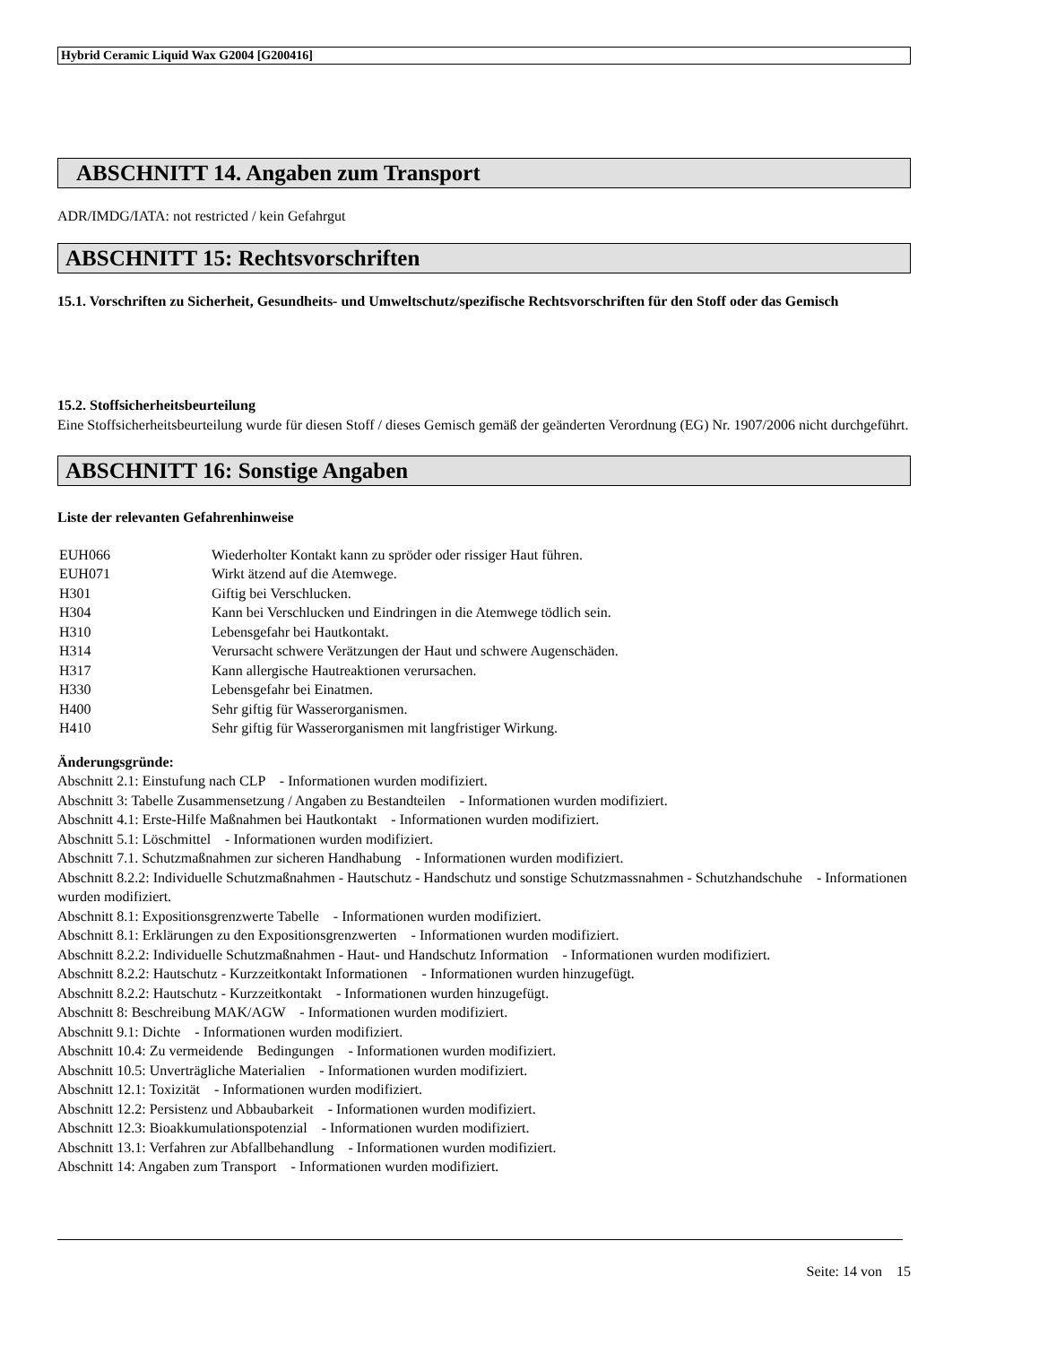Hybrid Ceramic Liquid Wax G2004 [G200416]
ABSCHNITT 14. Angaben zum Transport
ADR/IMDG/IATA: not restricted / kein Gefahrgut
ABSCHNITT 15: Rechtsvorschriften
15.1. Vorschriften zu Sicherheit, Gesundheits- und Umweltschutz/spezifische Rechtsvorschriften für den Stoff oder das Gemisch
15.2. Stoffsicherheitsbeurteilung
Eine Stoffsicherheitsbeurteilung wurde für diesen Stoff / dieses Gemisch gemäß der geänderten Verordnung (EG) Nr. 1907/2006 nicht durchgeführt.
ABSCHNITT 16: Sonstige Angaben
Liste der relevanten Gefahrenhinweise
| EUH066 | Wiederholter Kontakt kann zu spröder oder rissiger Haut führen. |
| EUH071 | Wirkt ätzend auf die Atemwege. |
| H301 | Giftig bei Verschlucken. |
| H304 | Kann bei Verschlucken und Eindringen in die Atemwege tödlich sein. |
| H310 | Lebensgefahr bei Hautkontakt. |
| H314 | Verursacht schwere Verätzungen der Haut und schwere Augenschäden. |
| H317 | Kann allergische Hautreaktionen verursachen. |
| H330 | Lebensgefahr bei Einatmen. |
| H400 | Sehr giftig für Wasserorganismen. |
| H410 | Sehr giftig für Wasserorganismen mit langfristiger Wirkung. |
Änderungsgründe:
Abschnitt 2.1: Einstufung nach CLP - Informationen wurden modifiziert.
Abschnitt 3: Tabelle Zusammensetzung / Angaben zu Bestandteilen - Informationen wurden modifiziert.
Abschnitt 4.1: Erste-Hilfe Maßnahmen bei Hautkontakt - Informationen wurden modifiziert.
Abschnitt 5.1: Löschmittel - Informationen wurden modifiziert.
Abschnitt 7.1. Schutzmaßnahmen zur sicheren Handhabung - Informationen wurden modifiziert.
Abschnitt 8.2.2: Individuelle Schutzmaßnahmen - Hautschutz - Handschutz und sonstige Schutzmassnahmen - Schutzhandschuhe - Informationen wurden modifiziert.
Abschnitt 8.1: Expositionsgrenzwerte Tabelle - Informationen wurden modifiziert.
Abschnitt 8.1: Erklärungen zu den Expositionsgrenzwerten - Informationen wurden modifiziert.
Abschnitt 8.2.2: Individuelle Schutzmaßnahmen - Haut- und Handschutz Information - Informationen wurden modifiziert.
Abschnitt 8.2.2: Hautschutz - Kurzzeitkontakt Informationen - Informationen wurden hinzugefügt.
Abschnitt 8.2.2: Hautschutz - Kurzzeitkontakt - Informationen wurden hinzugefügt.
Abschnitt 8: Beschreibung MAK/AGW - Informationen wurden modifiziert.
Abschnitt 9.1: Dichte - Informationen wurden modifiziert.
Abschnitt 10.4: Zu vermeidende Bedingungen - Informationen wurden modifiziert.
Abschnitt 10.5: Unverträgliche Materialien - Informationen wurden modifiziert.
Abschnitt 12.1: Toxizität - Informationen wurden modifiziert.
Abschnitt 12.2: Persistenz und Abbaubarkeit - Informationen wurden modifiziert.
Abschnitt 12.3: Bioakkumulationspotenzial - Informationen wurden modifiziert.
Abschnitt 13.1: Verfahren zur Abfallbehandlung - Informationen wurden modifiziert.
Abschnitt 14: Angaben zum Transport - Informationen wurden modifiziert.
Seite: 14 von 15